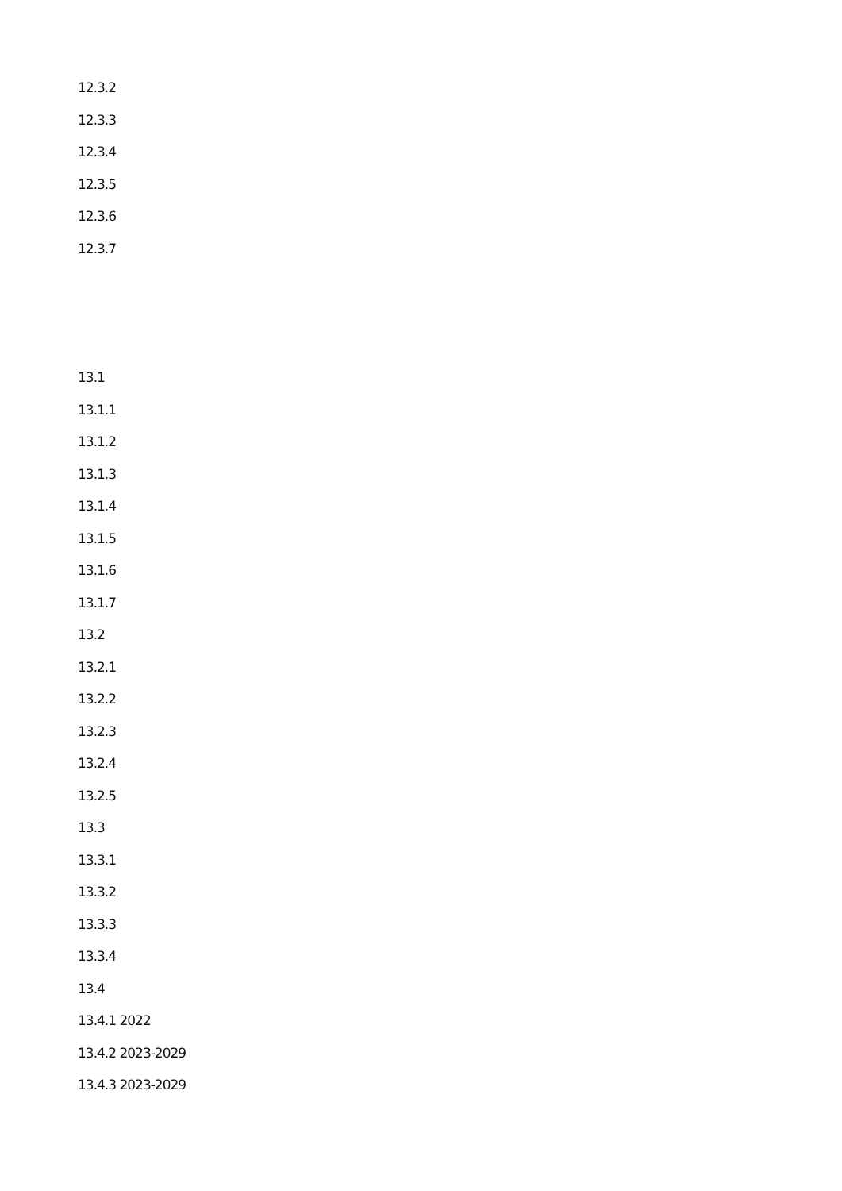12.3.2
12.3.3
12.3.4
12.3.5
12.3.6
12.3.7
13.1
13.1.1
13.1.2
13.1.3
13.1.4
13.1.5
13.1.6
13.1.7
13.2
13.2.1
13.2.2
13.2.3
13.2.4
13.2.5
13.3
13.3.1
13.3.2
13.3.3
13.3.4
13.4
13.4.1 2022
13.4.2 2023-2029
13.4.3 2023-2029